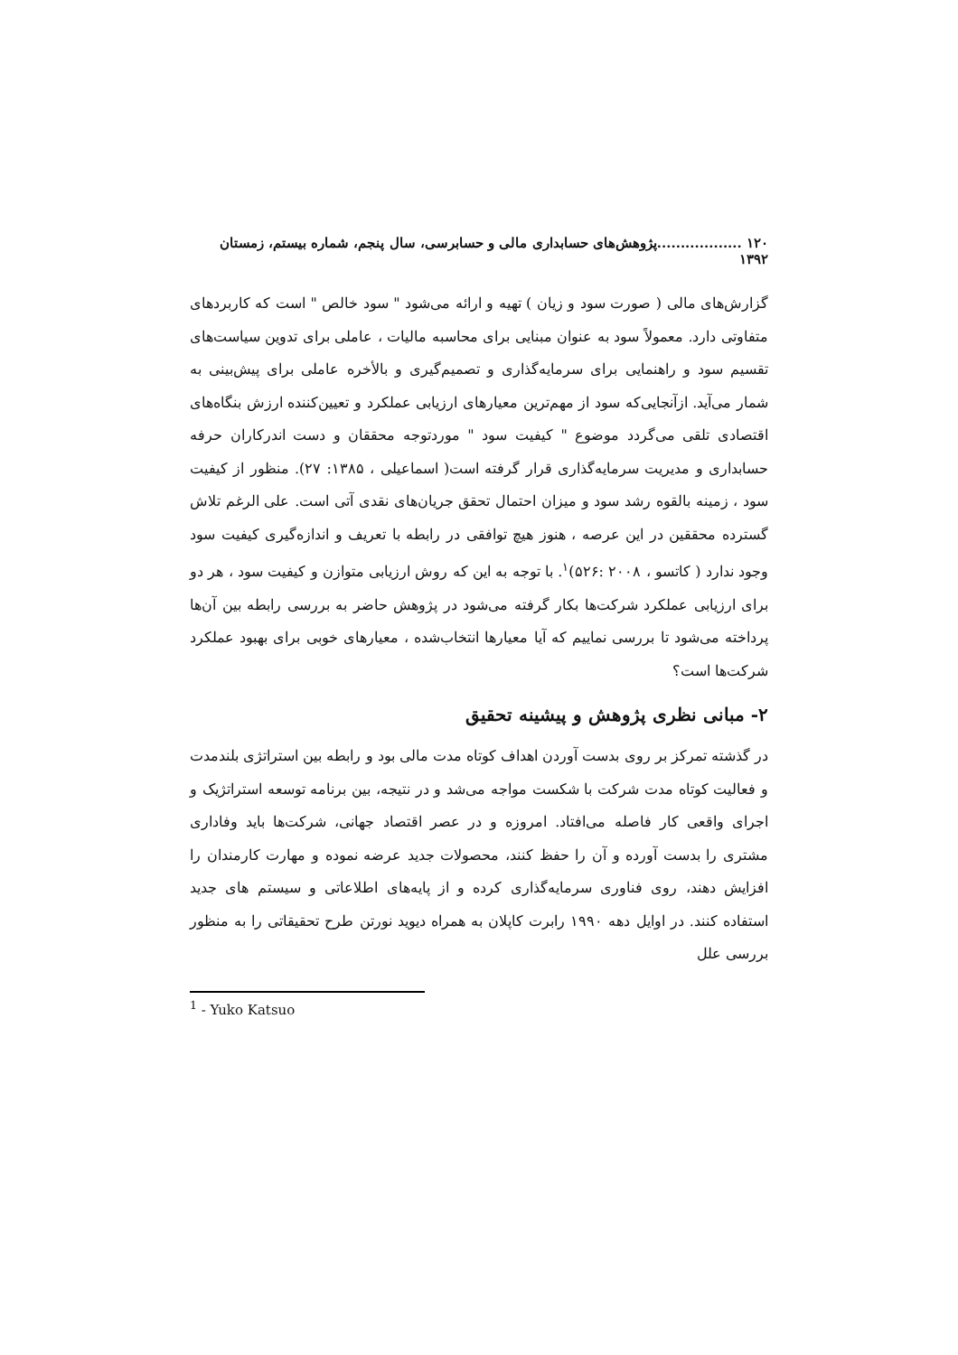۱۲۰ ..................پژوهش‌های حسابداری مالی و حسابرسی، سال پنجم، شماره بیستم، زمستان ۱۳۹۲
گزارش‌های مالی ( صورت سود و زیان ) تهیه و ارائه می‌شود " سود خالص " است که کاربردهای متفاوتی دارد. معمولاً سود به عنوان مبنایی برای محاسبه مالیات ، عاملی برای تدوین سیاست‌های تقسیم سود و راهنمایی برای سرمایه‌گذاری و تصمیم‌گیری و بالأخره عاملی برای پیش‌بینی به شمار می‌آید. ازآنجایی‌که سود از مهم‌ترین معیارهای ارزیابی عملکرد و تعیین‌کننده ارزش بنگاه‌های اقتصادی تلقی می‌گردد موضوع " کیفیت سود " موردتوجه محققان و دست اندرکاران حرفه حسابداری و مدیریت سرمایه‌گذاری قرار گرفته است( اسماعیلی ، ۱۳۸۵: ۲۷). منظور از کیفیت سود ، زمینه بالقوه رشد سود و میزان احتمال تحقق جریان‌های نقدی آتی است. علی الرغم تلاش گسترده محققین در این عرصه ، هنوز هیچ توافقی در رابطه با تعریف و اندازه‌گیری کیفیت سود وجود ندارد ( کاتسو ، ۲۰۰۸ :۵۲۶)<sup>۱</sup>. با توجه به این که روش ارزیابی متوازن و کیفیت سود ، هر دو برای ارزیابی عملکرد شرکت‌ها بکار گرفته می‌شود در پژوهش حاضر به بررسی رابطه بین آن‌ها پرداخته می‌شود تا بررسی نماییم که آیا معیارها انتخاب‌شده ، معیارهای خوبی برای بهبود عملکرد شرکت‌ها است؟
۲- مبانی نظری پژوهش و پیشینه تحقیق
در گذشته تمرکز بر روی بدست آوردن اهداف کوتاه مدت مالی بود و رابطه بین استراتژی بلندمدت و فعالیت کوتاه مدت شرکت با شکست مواجه می‌شد و در نتیجه، بین برنامه توسعه استراتژیک و اجرای واقعی کار فاصله می‌افتاد. امروزه و در عصر اقتصاد جهانی، شرکت‌ها باید وفاداری مشتری را بدست آورده و آن را حفظ کنند، محصولات جدید عرضه نموده و مهارت کارمندان را افزایش دهند، روی فناوری سرمایه‌گذاری کرده و از پایه‌های اطلاعاتی و سیستم های جدید استفاده کنند. در اوایل دهه ۱۹۹۰ رابرت کاپلان به همراه دیوید نورتن طرح تحقیقاتی را به منظور بررسی علل
<sup>1</sup> - Yuko Katsuo